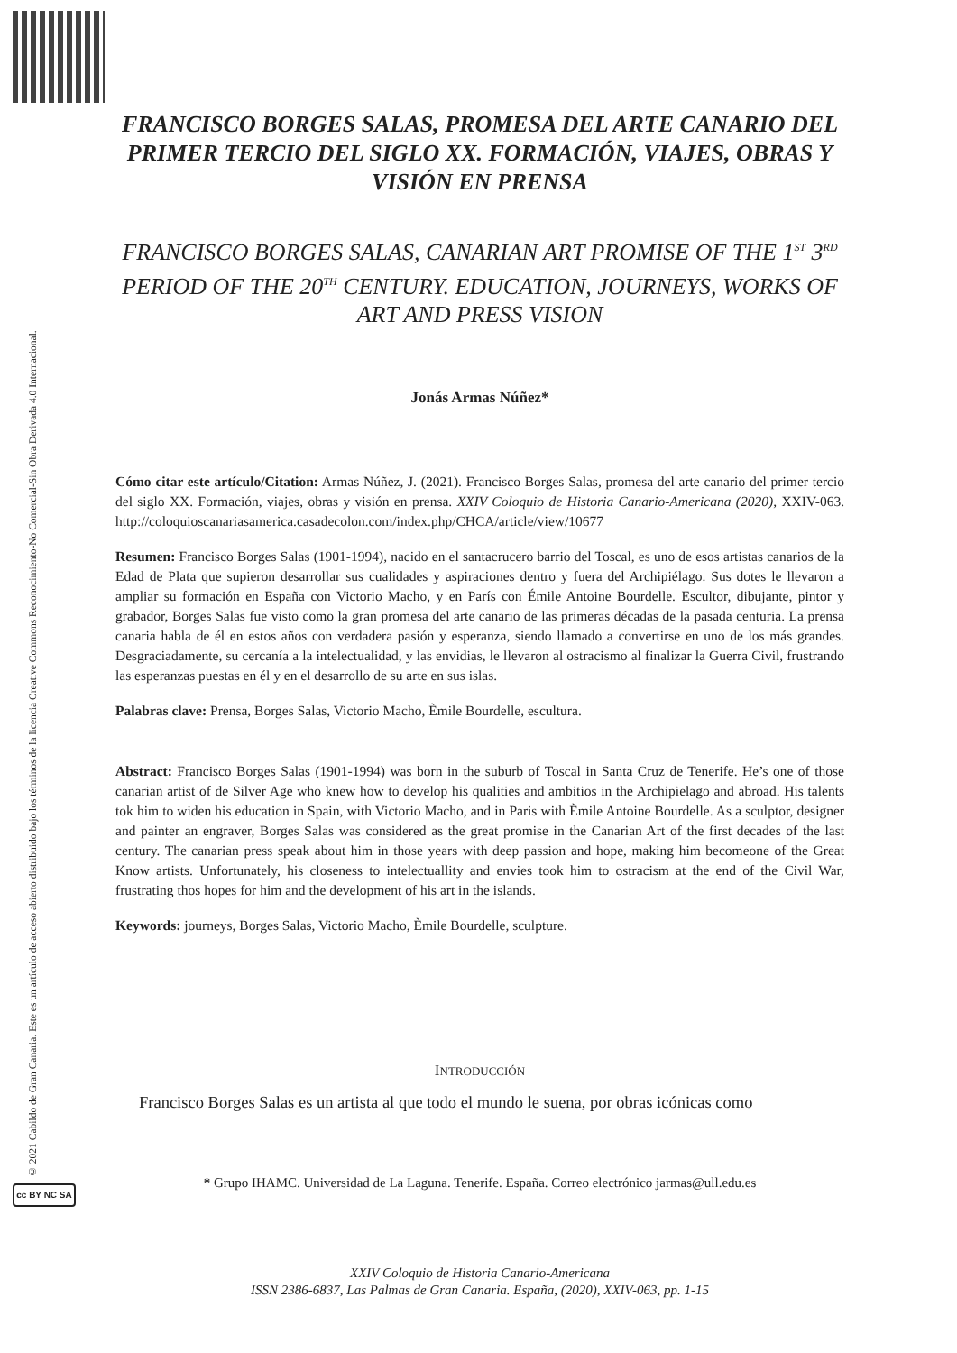© 2021 Cabildo de Gran Canaria. Este es un artículo de acceso abierto distribuido bajo los términos de la licencia Creative Commons Reconocimiento-No Comercial-Sin Obra Derivada 4.0 Internacional.
cc BY NC SA
FRANCISCO BORGES SALAS, PROMESA DEL ARTE CANARIO DEL PRIMER TERCIO DEL SIGLO XX. FORMACIÓN, VIAJES, OBRAS Y VISIÓN EN PRENSA
FRANCISCO BORGES SALAS, CANARIAN ART PROMISE OF THE 1<sup>ST</sup> 3<sup>RD</sup> PERIOD OF THE 20<sup>TH</sup> CENTURY. EDUCATION, JOURNEYS, WORKS OF ART AND PRESS VISION
Jonás Armas Núñez*
Cómo citar este artículo/Citation: Armas Núñez, J. (2021). Francisco Borges Salas, promesa del arte canario del primer tercio del siglo XX. Formación, viajes, obras y visión en prensa. XXIV Coloquio de Historia Canario-Americana (2020), XXIV-063. http://coloquioscanariasamerica.casadecolon.com/index.php/CHCA/article/view/10677
Resumen: Francisco Borges Salas (1901-1994), nacido en el santacrucero barrio del Toscal, es uno de esos artistas canarios de la Edad de Plata que supieron desarrollar sus cualidades y aspiraciones dentro y fuera del Archipiélago. Sus dotes le llevaron a ampliar su formación en España con Victorio Macho, y en París con Émile Antoine Bourdelle. Escultor, dibujante, pintor y grabador, Borges Salas fue visto como la gran promesa del arte canario de las primeras décadas de la pasada centuria. La prensa canaria habla de él en estos años con verdadera pasión y esperanza, siendo llamado a convertirse en uno de los más grandes. Desgraciadamente, su cercanía a la intelectualidad, y las envidias, le llevaron al ostracismo al finalizar la Guerra Civil, frustrando las esperanzas puestas en él y en el desarrollo de su arte en sus islas.
Palabras clave: Prensa, Borges Salas, Victorio Macho, Èmile Bourdelle, escultura.
Abstract: Francisco Borges Salas (1901-1994) was born in the suburb of Toscal in Santa Cruz de Tenerife. He’s one of those canarian artist of de Silver Age who knew how to develop his qualities and ambitios in the Archipielago and abroad. His talents tok him to widen his education in Spain, with Victorio Macho, and in Paris with Èmile Antoine Bourdelle. As a sculptor, designer and painter an engraver, Borges Salas was considered as the great promise in the Canarian Art of the first decades of the last century. The canarian press speak about him in those years with deep passion and hope, making him becomeone of the Great Know artists. Unfortunately, his closeness to intelectuallity and envies took him to ostracism at the end of the Civil War, frustrating thos hopes for him and the development of his art in the islands.
Keywords: journeys, Borges Salas, Victorio Macho, Èmile Bourdelle, sculpture.
INTRODUCCIÓN
Francisco Borges Salas es un artista al que todo el mundo le suena, por obras icónicas como
* Grupo IHAMC. Universidad de La Laguna. Tenerife. España. Correo electrónico jarmas@ull.edu.es
XXIV Coloquio de Historia Canario-Americana
ISSN 2386-6837, Las Palmas de Gran Canaria. España, (2020), XXIV-063, pp. 1-15